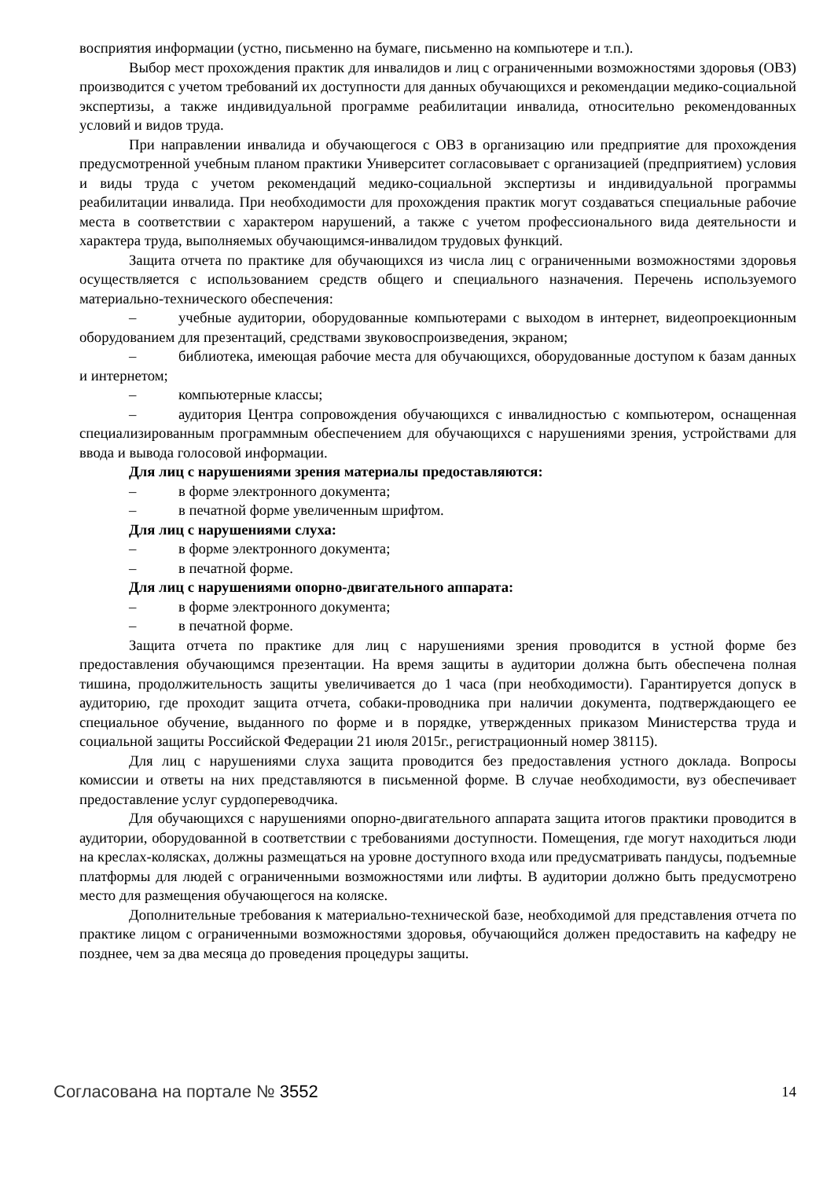восприятия информации (устно, письменно на бумаге, письменно на компьютере и т.п.).
Выбор мест прохождения практик для инвалидов и лиц с ограниченными возможностями здоровья (ОВЗ) производится с учетом требований их доступности для данных обучающихся и рекомендации медико-социальной экспертизы, а также индивидуальной программе реабилитации инвалида, относительно рекомендованных условий и видов труда.
При направлении инвалида и обучающегося с ОВЗ в организацию или предприятие для прохождения предусмотренной учебным планом практики Университет согласовывает с организацией (предприятием) условия и виды труда с учетом рекомендаций медико-социальной экспертизы и индивидуальной программы реабилитации инвалида. При необходимости для прохождения практик могут создаваться специальные рабочие места в соответствии с характером нарушений, а также с учетом профессионального вида деятельности и характера труда, выполняемых обучающимся-инвалидом трудовых функций.
Защита отчета по практике для обучающихся из числа лиц с ограниченными возможностями здоровья осуществляется с использованием средств общего и специального назначения. Перечень используемого материально-технического обеспечения:
– учебные аудитории, оборудованные компьютерами с выходом в интернет, видеопроекционным оборудованием для презентаций, средствами звуковоспроизведения, экраном;
– библиотека, имеющая рабочие места для обучающихся, оборудованные доступом к базам данных и интернетом;
– компьютерные классы;
– аудитория Центра сопровождения обучающихся с инвалидностью с компьютером, оснащенная специализированным программным обеспечением для обучающихся с нарушениями зрения, устройствами для ввода и вывода голосовой информации.
Для лиц с нарушениями зрения материалы предоставляются:
– в форме электронного документа;
– в печатной форме увеличенным шрифтом.
Для лиц с нарушениями слуха:
– в форме электронного документа;
– в печатной форме.
Для лиц с нарушениями опорно-двигательного аппарата:
– в форме электронного документа;
– в печатной форме.
Защита отчета по практике для лиц с нарушениями зрения проводится в устной форме без предоставления обучающимся презентации. На время защиты в аудитории должна быть обеспечена полная тишина, продолжительность защиты увеличивается до 1 часа (при необходимости). Гарантируется допуск в аудиторию, где проходит защита отчета, собаки-проводника при наличии документа, подтверждающего ее специальное обучение, выданного по форме и в порядке, утвержденных приказом Министерства труда и социальной защиты Российской Федерации 21 июля 2015г., регистрационный номер 38115).
Для лиц с нарушениями слуха защита проводится без предоставления устного доклада. Вопросы комиссии и ответы на них представляются в письменной форме. В случае необходимости, вуз обеспечивает предоставление услуг сурдопереводчика.
Для обучающихся с нарушениями опорно-двигательного аппарата защита итогов практики проводится в аудитории, оборудованной в соответствии с требованиями доступности. Помещения, где могут находиться люди на креслах-колясках, должны размещаться на уровне доступного входа или предусматривать пандусы, подъемные платформы для людей с ограниченными возможностями или лифты. В аудитории должно быть предусмотрено место для размещения обучающегося на коляске.
Дополнительные требования к материально-технической базе, необходимой для представления отчета по практике лицом с ограниченными возможностями здоровья, обучающийся должен предоставить на кафедру не позднее, чем за два месяца до проведения процедуры защиты.
Согласована на портале № 3552 14